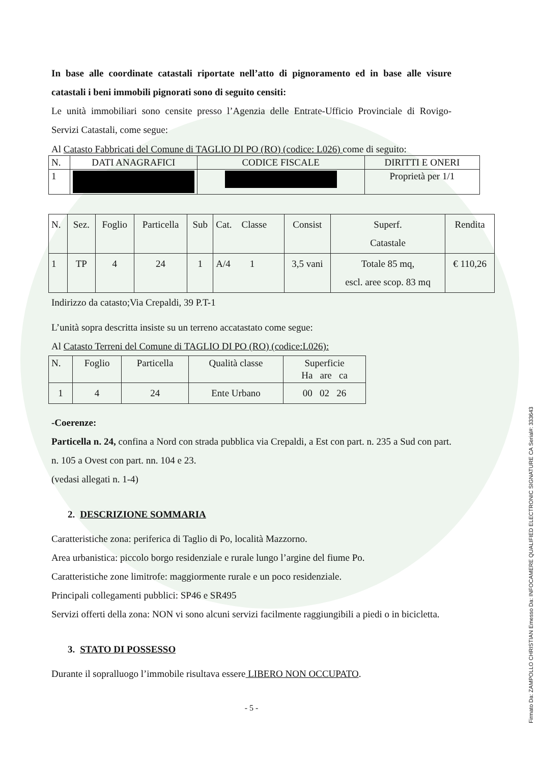In base alle coordinate catastali riportate nell’atto di pignoramento ed in base alle visure catastali i beni immobili pignorati sono di seguito censiti:
Le unità immobiliari sono censite presso l’Agenzia delle Entrate-Ufficio Provinciale di Rovigo- Servizi Catastali, come segue:
Al Catasto Fabbricati del Comune di TAGLIO DI PO (RO) (codice: L026) come di seguito:
| N. | DATI ANAGRAFICI | CODICE FISCALE | DIRITTI E ONERI |
| 1 | | | Proprietà per 1/1 |
| N. | Sez. | Foglio | Particella | Sub | Cat. Classe | Consist | Superf. Catastale | Rendita |
| 1 | TP | 4 | 24 | 1 | A/4 1 | 3,5 vani | Totale 85 mq, escl. aree scop. 83 mq | € 110,26 |
Indirizzo da catasto;Via Crepaldi, 39 P.T-1
L’unità sopra descritta insiste su un terreno accatastato come segue:
Al Catasto Terreni del Comune di TAGLIO DI PO (RO) (codice:L026):
| N. | Foglio | Particella | Qualità classe | Superficie Ha are ca |
| 1 | 4 | 24 | Ente Urbano | 00 02 26 |
-Coerenze:
Particella n. 24, confina a Nord con strada pubblica via Crepaldi, a Est con part. n. 235 a Sud con part. n. 105 a Ovest con part. nn. 104 e 23.
(vedasi allegati n. 1-4)
2. DESCRIZIONE SOMMARIA
Caratteristiche zona: periferica di Taglio di Po, località Mazzorno.
Area urbanistica: piccolo borgo residenziale e rurale lungo l’argine del fiume Po.
Caratteristiche zone limitrofe: maggiormente rurale e un poco residenziale.
Principali collegamenti pubblici: SP46 e SR495
Servizi offerti della zona: NON vi sono alcuni servizi facilmente raggiungibili a piedi o in bicicletta.
3. STATO DI POSSESSO
Durante il sopralluogo l’immobile risultava essere LIBERO NON OCCUPATO.
- 5 -
Firmato Da: ZAMPOLLO CHRISTIAN Emesso Da: INFOCAMERE QUALIFIED ELECTRONIC SIGNATURE CA Serial#: 333643